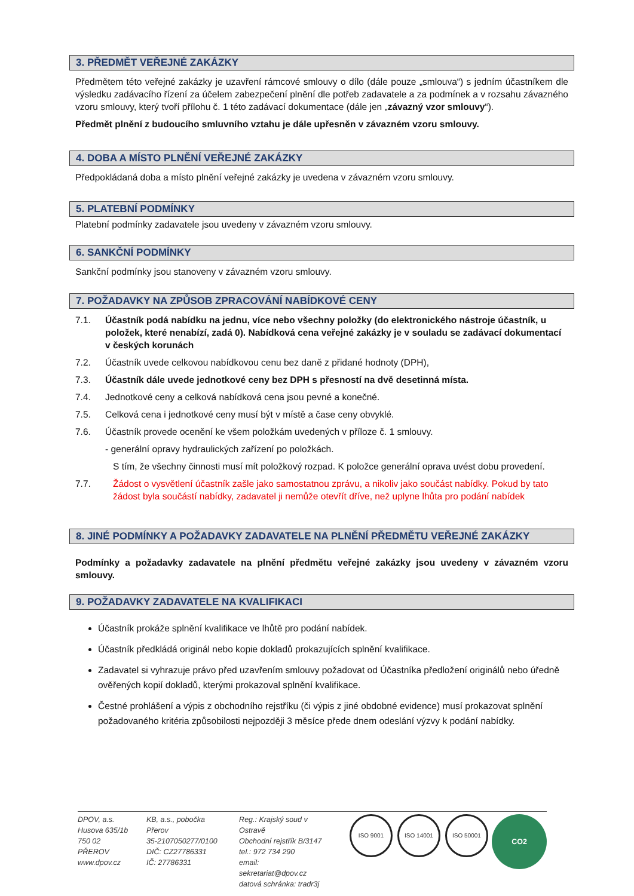3. PŘEDMĚT VEŘEJNÉ ZAKÁZKY
Předmětem této veřejné zakázky je uzavření rámcové smlouvy o dílo (dále pouze „smlouva“) s jedním účastníkem dle výsledku zadávacího řízení za účelem zabezpečení plnění dle potřeb zadavatele a za podmínek a v rozsahu závazného vzoru smlouvy, který tvoří přílohu č. 1 této zadávací dokumentace (dále jen „závazný vzor smlouvy“).
Předmět plnění z budoucího smluvního vztahu je dále upřesněn v závazném vzoru smlouvy.
4. DOBA A MÍSTO PLNĚNÍ VEŘEJNÉ ZAKÁZKY
Předpokládaná doba a místo plnění veřejné zakázky je uvedena v závazném vzoru smlouvy.
5. PLATEBNÍ PODMÍNKY
Platební podmínky zadavatele jsou uvedeny v závazném vzoru smlouvy.
6. SANKČNÍ PODMÍNKY
Sankční podmínky jsou stanoveny v závazném vzoru smlouvy.
7. POŽADAVKY NA ZPŮSOB ZPRACOVÁNÍ NABÍDKOVÉ CENY
7.1. Účastník podá nabídku na jednu, více nebo všechny položky (do elektronického nástroje účastník, u položek, které nenabízí, zadá 0). Nabídková cena veřejné zakázky je v souladu se zadávací dokumentací v českých korunách
7.2. Účastník uvede celkovou nabídkovou cenu bez daně z přidané hodnoty (DPH),
7.3. Účastník dále uvede jednotkové ceny bez DPH s přesností na dvě desetinná místa.
7.4. Jednotkové ceny a celková nabídková cena jsou pevné a konečné.
7.5. Celková cena i jednotkové ceny musí být v místě a čase ceny obvyklé.
7.6. Účastník provede ocenění ke všem položkám uvedených v příloze č. 1 smlouvy.
- generální opravy hydraulických zařízení po položkách.
S tím, že všechny činnosti musí mít položkový rozpad. K položce generální oprava uvést dobu provedení.
7.7. Žádost o vysvětlení účastník zašle jako samostatnou zprávu, a nikoliv jako součást nabídky. Pokud by tato žádost byla součástí nabídky, zadavatel ji nemůže otevřít dříve, než uplyne lhůta pro podání nabídek
8. JINÉ PODMÍNKY A POŽADAVKY ZADAVATELE NA PLNĚNÍ PŘEDMĚTU VEŘEJNÉ ZAKÁZKY
Podmínky a požadavky zadavatele na plnění předmětu veřejné zakázky jsou uvedeny v závazném vzoru smlouvy.
9. POŽADAVKY ZADAVATELE NA KVALIFIKACI
Účastník prokáže splnění kvalifikace ve lhůtě pro podání nabídek.
Účastník předkládá originál nebo kopie dokladů prokazujících splnění kvalifikace.
Zadavatel si vyhrazuje právo před uzavřením smlouvy požadovat od Účastníka předložení originálů nebo úředně ověřených kopií dokladů, kterými prokazoval splnění kvalifikace.
Čestné prohlášení a výpis z obchodního rejstříku (či výpis z jiné obdobné evidence) musí prokazovat splnění požadovaného kritéria způsobilosti nejpozději 3 měsíce přede dnem odeslání výzvy k podání nabídky.
DPOV, a.s.
Husova 635/1b
750 02 PŘEROV
www.dpov.cz
KB, a.s., pobočka Přerov
35-2107050277/0100
DIČ: CZ27786331
IČ: 27786331
Reg.: Krajský soud v Ostravě
Obchodní rejstřík B/3147
tel.: 972 734 290
email: sekretariat@dpov.cz
datová schránka: tradr3j
ISO 9001 ISO 14001 ISO 50001 CO2